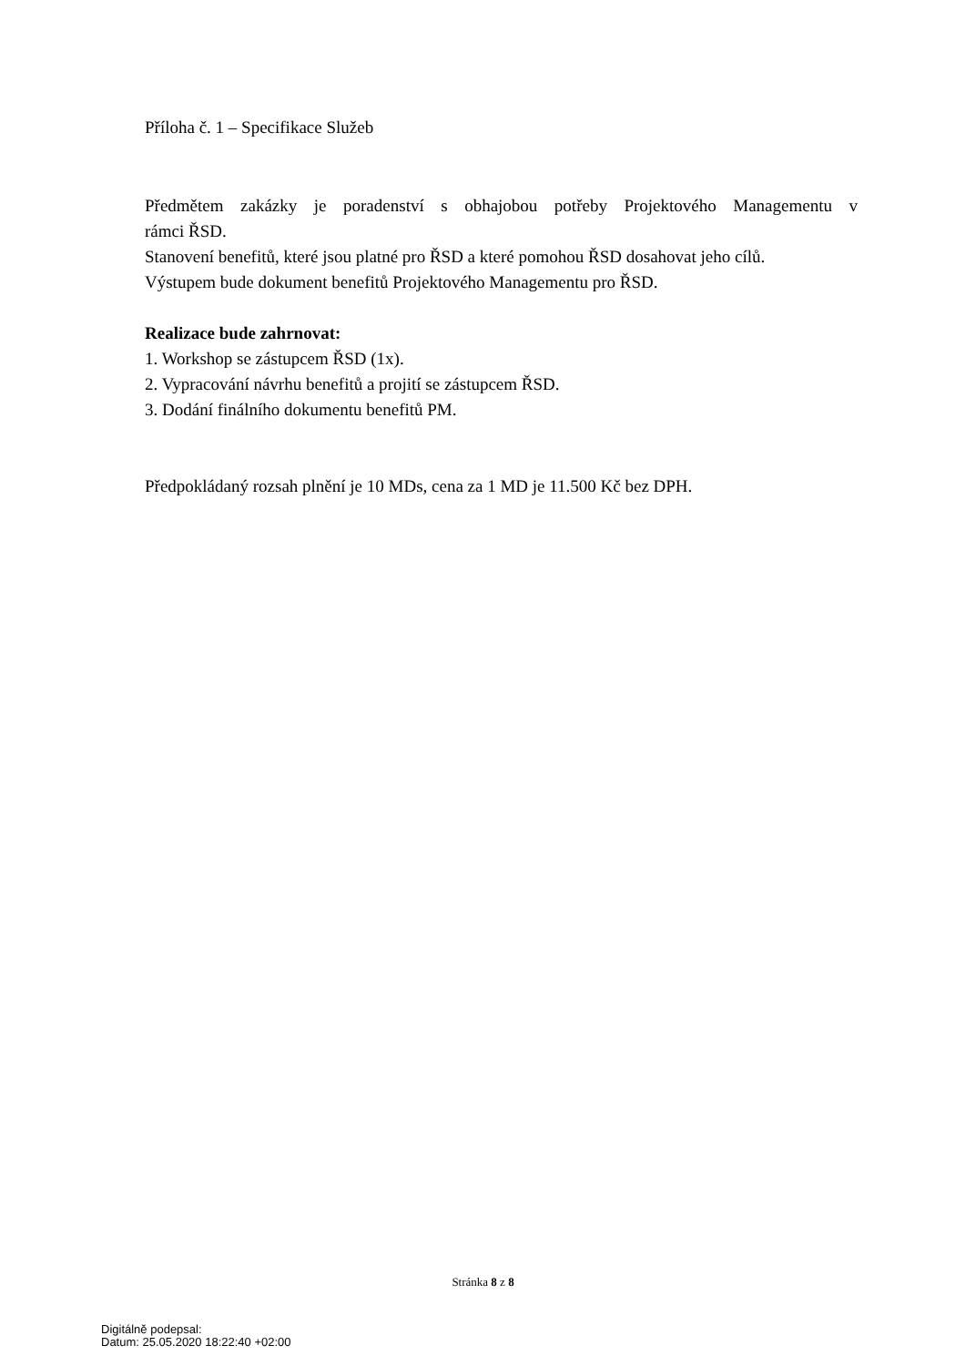Příloha č. 1 – Specifikace Služeb
Předmětem zakázky je poradenství s obhajobou potřeby Projektového Managementu v
rámci ŘSD.
Stanovení benefitů, které jsou platné pro ŘSD a které pomohou ŘSD dosahovat jeho cílů.
Výstupem bude dokument benefitů Projektového Managementu pro ŘSD.
Realizace bude zahrnovat:
1. Workshop se zástupcem ŘSD (1x).
2. Vypracování návrhu benefitů a projití se zástupcem ŘSD.
3. Dodání finálního dokumentu benefitů PM.
Předpokládaný rozsah plnění je 10 MDs, cena za 1 MD je 11.500 Kč bez DPH.
Stránka 8 z 8
Digitálně podepsal:
Datum: 25.05.2020 18:22:40 +02:00